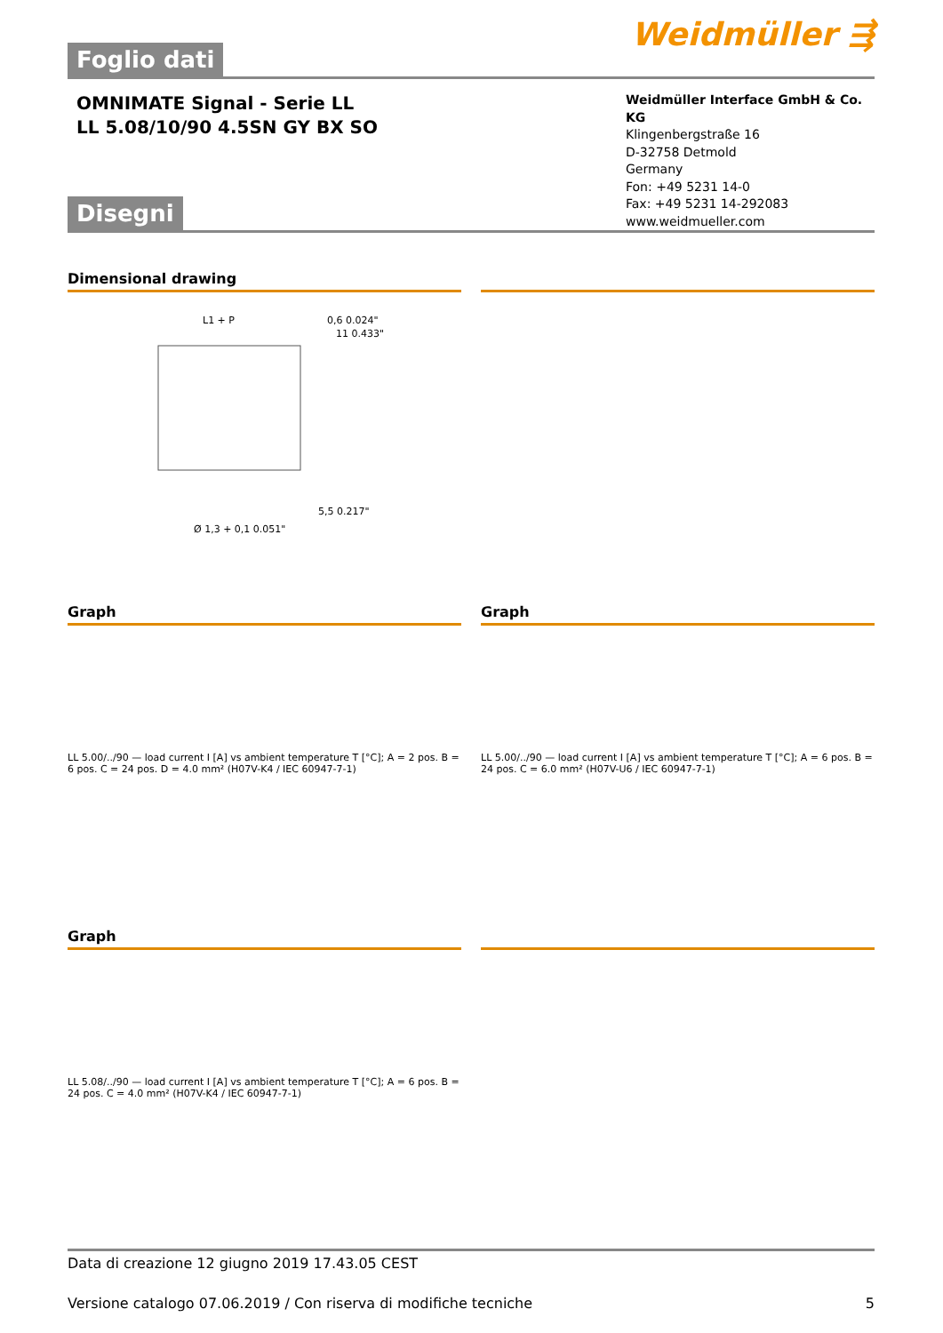Foglio dati
Weidmüller ⇶
OMNIMATE Signal - Serie LL
LL 5.08/10/90 4.5SN GY BX SO
Weidmüller Interface GmbH & Co. KG
Klingenbergstraße 16
D-32758 Detmold
Germany
Fon: +49 5231 14-0
Fax: +49 5231 14-292083
www.weidmueller.com
Disegni
Dimensional drawing
L1 + P
0,6 0.024"
11 0.433"
Ø 1,3 + 0,1 0.051"
5,5 0.217"
Graph
LL 5.00/../90 — load current I [A] vs ambient temperature T [°C]; A = 2 pos. B = 6 pos. C = 24 pos. D = 4.0 mm² (H07V-K4 / IEC 60947-7-1)
Graph
LL 5.00/../90 — load current I [A] vs ambient temperature T [°C]; A = 6 pos. B = 24 pos. C = 6.0 mm² (H07V-U6 / IEC 60947-7-1)
Graph
LL 5.08/../90 — load current I [A] vs ambient temperature T [°C]; A = 6 pos. B = 24 pos. C = 4.0 mm² (H07V-K4 / IEC 60947-7-1)
Data di creazione 12 giugno 2019 17.43.05 CEST
Versione catalogo 07.06.2019 / Con riserva di modifiche tecniche 5